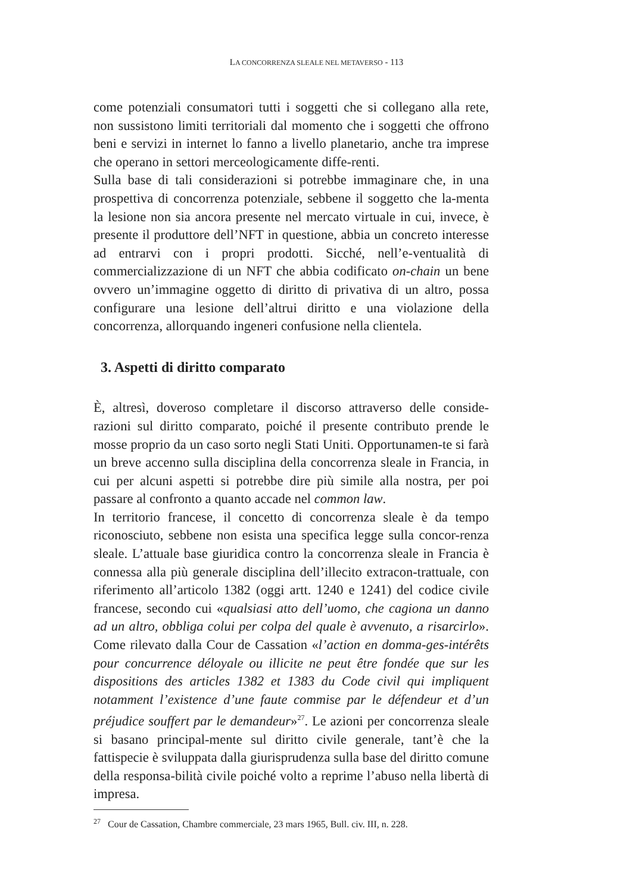LA CONCORRENZA SLEALE NEL METAVERSO - 113
come potenziali consumatori tutti i soggetti che si collegano alla rete, non sussistono limiti territoriali dal momento che i soggetti che offrono beni e servizi in internet lo fanno a livello planetario, anche tra imprese che operano in settori merceologicamente diffe-renti.
Sulla base di tali considerazioni si potrebbe immaginare che, in una prospettiva di concorrenza potenziale, sebbene il soggetto che la-menta la lesione non sia ancora presente nel mercato virtuale in cui, invece, è presente il produttore dell’NFT in questione, abbia un concreto interesse ad entrarvi con i propri prodotti. Sicché, nell’e-ventualità di commercializzazione di un NFT che abbia codificato on-chain un bene ovvero un’immagine oggetto di diritto di privativa di un altro, possa configurare una lesione dell’altrui diritto e una violazione della concorrenza, allorquando ingeneri confusione nella clientela.
3. Aspetti di diritto comparato
È, altresì, doveroso completare il discorso attraverso delle conside-razioni sul diritto comparato, poiché il presente contributo prende le mosse proprio da un caso sorto negli Stati Uniti. Opportunamen-te si farà un breve accenno sulla disciplina della concorrenza sleale in Francia, in cui per alcuni aspetti si potrebbe dire più simile alla nostra, per poi passare al confronto a quanto accade nel common law.
In territorio francese, il concetto di concorrenza sleale è da tempo riconosciuto, sebbene non esista una specifica legge sulla concor-renza sleale. L’attuale base giuridica contro la concorrenza sleale in Francia è connessa alla più generale disciplina dell’illecito extracon-trattuale, con riferimento all’articolo 1382 (oggi artt. 1240 e 1241) del codice civile francese, secondo cui «qualsiasi atto dell’uomo, che cagiona un danno ad un altro, obbliga colui per colpa del quale è avvenuto, a risarcirlo». Come rilevato dalla Cour de Cassation «l’action en domma-ges-intérêts pour concurrence déloyale ou illicite ne peut être fondée que sur les dispositions des articles 1382 et 1383 du Code civil qui impliquent notamment l’existence d’une faute commise par le défendeur et d’un préjudice souffert par le demandeur»<sup>27</sup>. Le azioni per concorrenza sleale si basano principal-mente sul diritto civile generale, tant’è che la fattispecie è sviluppata dalla giurisprudenza sulla base del diritto comune della responsa-bilità civile poiché volto a reprime l’abuso nella libertà di impresa.
<sup>27</sup> Cour de Cassation, Chambre commerciale, 23 mars 1965, Bull. civ. III, n. 228.